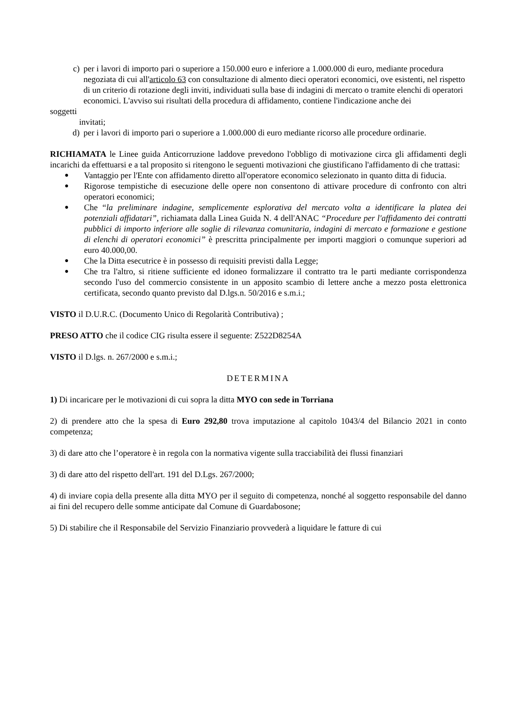c) per i lavori di importo pari o superiore a 150.000 euro e inferiore a 1.000.000 di euro, mediante procedura negoziata di cui all'articolo 63 con consultazione di almento dieci operatori economici, ove esistenti, nel rispetto di un criterio di rotazione degli inviti, individuati sulla base di indagini di mercato o tramite elenchi di operatori economici. L'avviso sui risultati della procedura di affidamento, contiene l'indicazione anche dei
soggetti
invitati;
d) per i lavori di importo pari o superiore a 1.000.000 di euro mediante ricorso alle procedure ordinarie.
RICHIAMATA le Linee guida Anticorruzione laddove prevedono l'obbligo di motivazione circa gli affidamenti degli incarichi da effettuarsi e a tal proposito si ritengono le seguenti motivazioni che giustificano l'affidamento di che trattasi:
●
Vantaggio per l'Ente con affidamento diretto all'operatore economico selezionato in quanto ditta di fiducia.
●
Rigorose tempistiche di esecuzione delle opere non consentono di attivare procedure di confronto con altri operatori economici;
●
Che “la preliminare indagine, semplicemente esplorativa del mercato volta a identificare la platea dei potenziali affidatari”, richiamata dalla Linea Guida N. 4 dell'ANAC “Procedure per l'affidamento dei contratti pubblici di importo inferiore alle soglie di rilevanza comunitaria, indagini di mercato e formazione e gestione di elenchi di operatori economici” è prescritta principalmente per importi maggiori o comunque superiori ad euro 40.000,00.
●
Che la Ditta esecutrice è in possesso di requisiti previsti dalla Legge;
●
Che tra l'altro, si ritiene sufficiente ed idoneo formalizzare il contratto tra le parti mediante corrispondenza secondo l'uso del commercio consistente in un apposito scambio di lettere anche a mezzo posta elettronica certificata, secondo quanto previsto dal D.lgs.n. 50/2016 e s.m.i.;
VISTO il D.U.R.C. (Documento Unico di Regolarità Contributiva) ;
PRESO ATTO che il codice CIG risulta essere il seguente: Z522D8254A
VISTO il D.lgs. n. 267/2000 e s.m.i.;
DETERMINA
1) Di incaricare per le motivazioni di cui sopra la ditta MYO con sede in Torriana
2) di prendere atto che la spesa di Euro 292,80 trova imputazione al capitolo 1043/4 del Bilancio 2021 in conto competenza;
3) di dare atto che l’operatore è in regola con la normativa vigente sulla tracciabilità dei flussi finanziari
3) di dare atto del rispetto dell'art. 191 del D.Lgs. 267/2000;
4) di inviare copia della presente alla ditta MYO per il seguito di competenza, nonché al soggetto responsabile del danno ai fini del recupero delle somme anticipate dal Comune di Guardabosone;
5) Di stabilire che il Responsabile del Servizio Finanziario provvederà a liquidare le fatture di cui